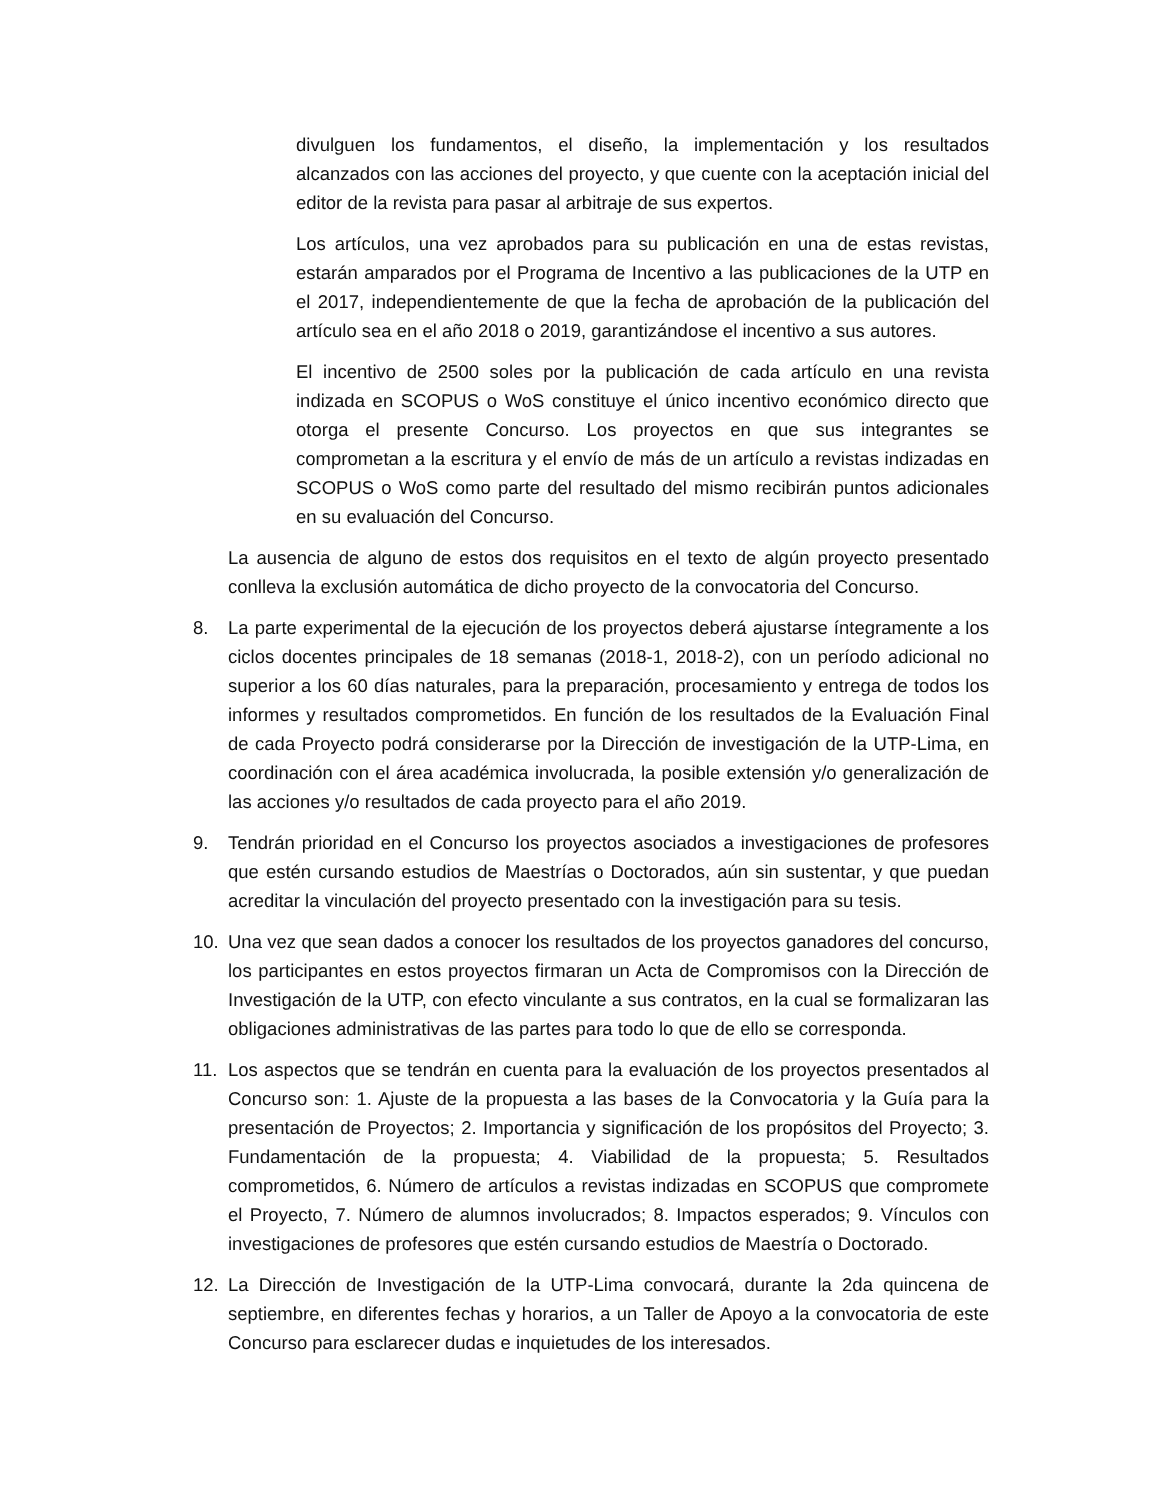divulguen los fundamentos, el diseño, la implementación y los resultados alcanzados con las acciones del proyecto, y que cuente con la aceptación inicial del editor de la revista para pasar al arbitraje de sus expertos.
Los artículos, una vez aprobados para su publicación en una de estas revistas, estarán amparados por el Programa de Incentivo a las publicaciones de la UTP en el 2017, independientemente de que la fecha de aprobación de la publicación del artículo sea en el año 2018 o 2019, garantizándose el incentivo a sus autores.
El incentivo de 2500 soles por la publicación de cada artículo en una revista indizada en SCOPUS o WoS constituye el único incentivo económico directo que otorga el presente Concurso. Los proyectos en que sus integrantes se comprometan a la escritura y el envío de más de un artículo a revistas indizadas en SCOPUS o WoS como parte del resultado del mismo recibirán puntos adicionales en su evaluación del Concurso.
La ausencia de alguno de estos dos requisitos en el texto de algún proyecto presentado conlleva la exclusión automática de dicho proyecto de la convocatoria del Concurso.
8. La parte experimental de la ejecución de los proyectos deberá ajustarse íntegramente a los ciclos docentes principales de 18 semanas (2018-1, 2018-2), con un período adicional no superior a los 60 días naturales, para la preparación, procesamiento y entrega de todos los informes y resultados comprometidos. En función de los resultados de la Evaluación Final de cada Proyecto podrá considerarse por la Dirección de investigación de la UTP-Lima, en coordinación con el área académica involucrada, la posible extensión y/o generalización de las acciones y/o resultados de cada proyecto para el año 2019.
9. Tendrán prioridad en el Concurso los proyectos asociados a investigaciones de profesores que estén cursando estudios de Maestrías o Doctorados, aún sin sustentar, y que puedan acreditar la vinculación del proyecto presentado con la investigación para su tesis.
10. Una vez que sean dados a conocer los resultados de los proyectos ganadores del concurso, los participantes en estos proyectos firmaran un Acta de Compromisos con la Dirección de Investigación de la UTP, con efecto vinculante a sus contratos, en la cual se formalizaran las obligaciones administrativas de las partes para todo lo que de ello se corresponda.
11. Los aspectos que se tendrán en cuenta para la evaluación de los proyectos presentados al Concurso son: 1. Ajuste de la propuesta a las bases de la Convocatoria y la Guía para la presentación de Proyectos; 2. Importancia y significación de los propósitos del Proyecto; 3. Fundamentación de la propuesta; 4. Viabilidad de la propuesta; 5. Resultados comprometidos, 6. Número de artículos a revistas indizadas en SCOPUS que compromete el Proyecto, 7. Número de alumnos involucrados; 8. Impactos esperados; 9. Vínculos con investigaciones de profesores que estén cursando estudios de Maestría o Doctorado.
12. La Dirección de Investigación de la UTP-Lima convocará, durante la 2da quincena de septiembre, en diferentes fechas y horarios, a un Taller de Apoyo a la convocatoria de este Concurso para esclarecer dudas e inquietudes de los interesados.